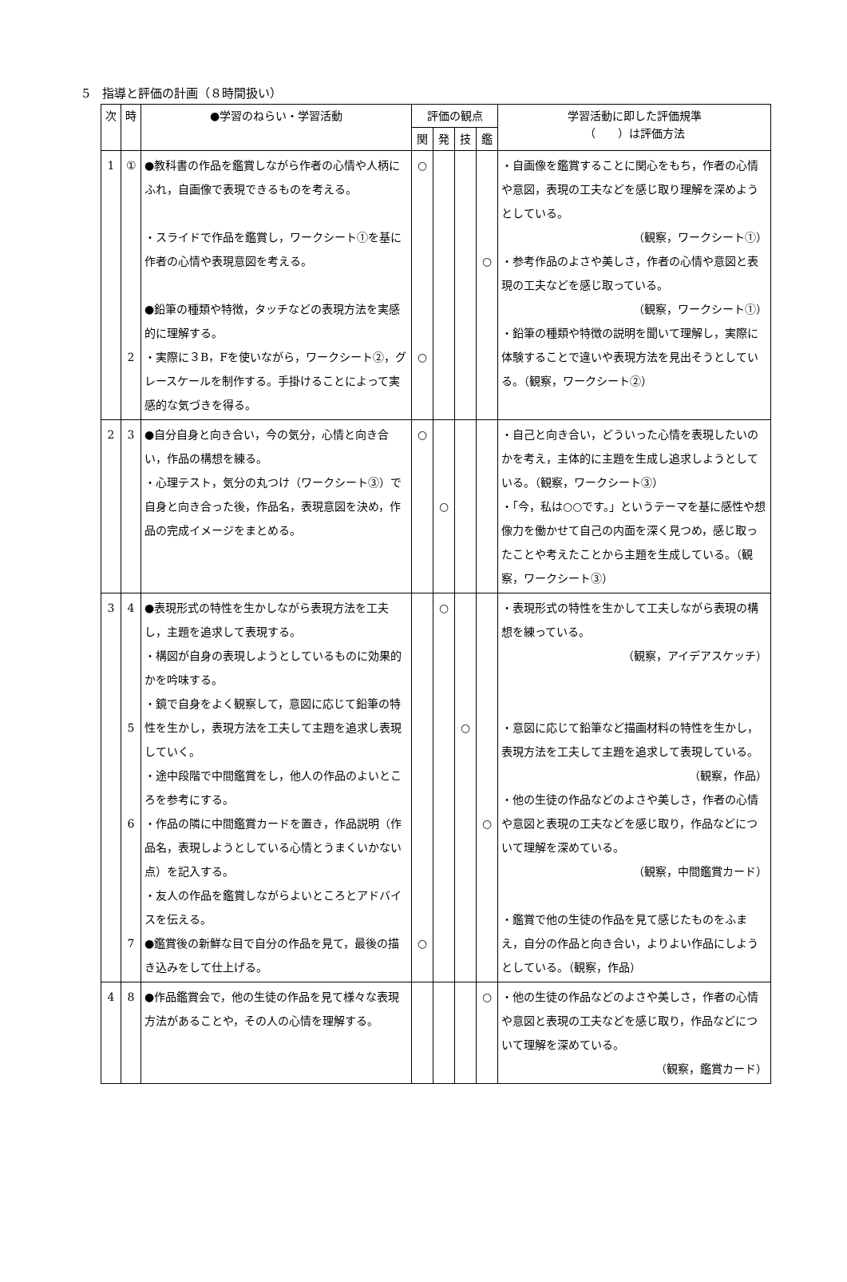5　指導と評価の計画（８時間扱い）
| 次 | 時 | ●学習のねらい・学習活動 | 評価の観点 | | | | 学習活動に即した評価規準 （ ）は評価方法 |
| --- | --- | --- | --- | --- | --- | --- | --- |
| | | | 関 | 発 | 技 | 鑑 | |
| 1 | ① 2 | ●教科書の作品を鑑賞しながら作者の心情や人柄にふれ，自画像で表現できるものを考える。 ・スライドで作品を鑑賞し，ワークシート①を基に作者の心情や表現意図を考える。 ●鉛筆の種類や特徴，タッチなどの表現方法を実感的に理解する。 ・実際に３B，Fを使いながら，ワークシート②，グレースケールを制作する。手掛けることによって実感的な気づきを得る。 | ○ ○ | | | ○ | ・自画像を鑑賞することに関心をもち，作者の心情や意図，表現の工夫などを感じ取り理解を深めようとしている。 （観察，ワークシート①） ・参考作品のよさや美しさ，作者の心情や意図と表現の工夫などを感じ取っている。 （観察，ワークシート①） ・鉛筆の種類や特徴の説明を聞いて理解し，実際に体験することで違いや表現方法を見出そうとしている。（観察，ワークシート②） |
| 2 | 3 | ●自分自身と向き合い，今の気分，心情と向き合い，作品の構想を練る。 ・心理テスト，気分の丸つけ（ワークシート③）で自身と向き合った後，作品名，表現意図を決め，作品の完成イメージをまとめる。 | ○ | ○ | | | ・自己と向き合い，どういった心情を表現したいのかを考え，主体的に主題を生成し追求しようとしている。（観察，ワークシート③） ・「今，私は○○です。」というテーマを基に感性や想像力を働かせて自己の内面を深く見つめ，感じ取ったことや考えたことから主題を生成している。（観察，ワークシート③） |
| 3 | 4 5 6 7 | ●表現形式の特性を生かしながら表現方法を工夫し，主題を追求して表現する。 ・構図が自身の表現しようとしているものに効果的かを吟味する。 ・鏡で自身をよく観察して，意図に応じて鉛筆の特性を生かし，表現方法を工夫して主題を追求し表現していく。 ・途中段階で中間鑑賞をし，他人の作品のよいところを参考にする。 ・作品の隣に中間鑑賞カードを置き，作品説明（作品名，表現しようとしている心情とうまくいかない点）を記入する。 ・友人の作品を鑑賞しながらよいところとアドバイスを伝える。 ●鑑賞後の新鮮な目で自分の作品を見て，最後の描き込みをして仕上げる。 | ○ | ○ | ○ | ○ | ・表現形式の特性を生かして工夫しながら表現の構想を練っている。 （観察，アイデアスケッチ） ・意図に応じて鉛筆など描画材料の特性を生かし，表現方法を工夫して主題を追求して表現している。 （観察，作品） ・他の生徒の作品などのよさや美しさ，作者の心情や意図と表現の工夫などを感じ取り，作品などについて理解を深めている。 （観察，中間鑑賞カード） ・鑑賞で他の生徒の作品を見て感じたものをふまえ，自分の作品と向き合い，よりよい作品にしようとしている。（観察，作品） |
| 4 | 8 | ●作品鑑賞会で，他の生徒の作品を見て様々な表現方法があることや，その人の心情を理解する。 | | | | ○ | ・他の生徒の作品などのよさや美しさ，作者の心情や意図と表現の工夫などを感じ取り，作品などについて理解を深めている。 （観察，鑑賞カード） |